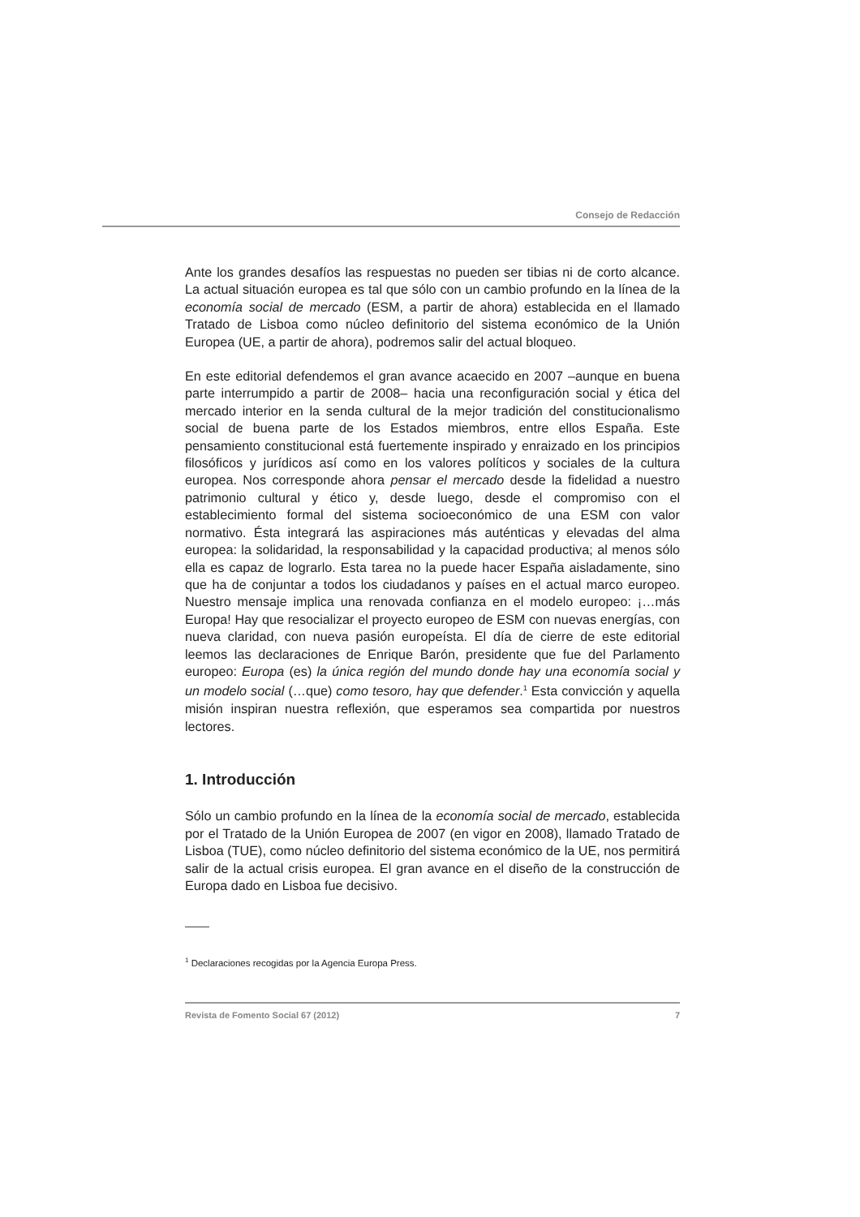Consejo de Redacción
Ante los grandes desafíos las respuestas no pueden ser tibias ni de corto alcance. La actual situación europea es tal que sólo con un cambio profundo en la línea de la economía social de mercado (ESM, a partir de ahora) establecida en el llamado Tratado de Lisboa como núcleo definitorio del sistema económico de la Unión Europea (UE, a partir de ahora), podremos salir del actual bloqueo.
En este editorial defendemos el gran avance acaecido en 2007 –aunque en buena parte interrumpido a partir de 2008– hacia una reconfiguración social y ética del mercado interior en la senda cultural de la mejor tradición del constitucionalismo social de buena parte de los Estados miembros, entre ellos España. Este pensamiento constitucional está fuertemente inspirado y enraizado en los principios filosóficos y jurídicos así como en los valores políticos y sociales de la cultura europea. Nos corresponde ahora pensar el mercado desde la fidelidad a nuestro patrimonio cultural y ético y, desde luego, desde el compromiso con el establecimiento formal del sistema socioeconómico de una ESM con valor normativo. Ésta integrará las aspiraciones más auténticas y elevadas del alma europea: la solidaridad, la responsabilidad y la capacidad productiva; al menos sólo ella es capaz de lograrlo. Esta tarea no la puede hacer España aisladamente, sino que ha de conjuntar a todos los ciudadanos y países en el actual marco europeo. Nuestro mensaje implica una renovada confianza en el modelo europeo: ¡…más Europa! Hay que resocializar el proyecto europeo de ESM con nuevas energías, con nueva claridad, con nueva pasión europeísta. El día de cierre de este editorial leemos las declaraciones de Enrique Barón, presidente que fue del Parlamento europeo: Europa (es) la única región del mundo donde hay una economía social y un modelo social (…que) como tesoro, hay que defender.<sup>1</sup> Esta convicción y aquella misión inspiran nuestra reflexión, que esperamos sea compartida por nuestros lectores.
1. Introducción
Sólo un cambio profundo en la línea de la economía social de mercado, establecida por el Tratado de la Unión Europea de 2007 (en vigor en 2008), llamado Tratado de Lisboa (TUE), como núcleo definitorio del sistema económico de la UE, nos permitirá salir de la actual crisis europea. El gran avance en el diseño de la construcción de Europa dado en Lisboa fue decisivo.
<sup>1</sup> Declaraciones recogidas por la Agencia Europa Press.
Revista de Fomento Social 67 (2012) 7